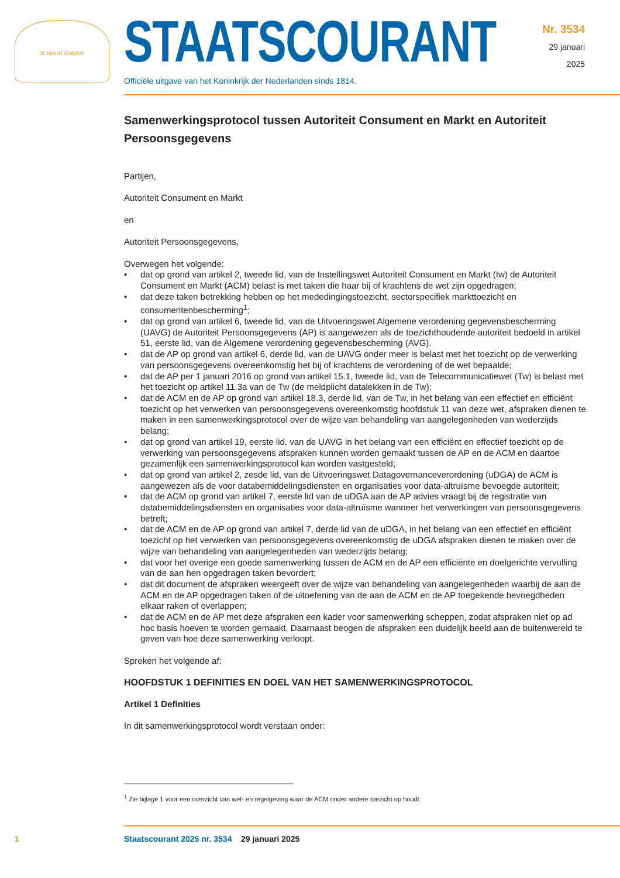JE MAINTIENDRAI STAATSCOURANT
Officiële uitgave van het Koninkrijk der Nederlanden sinds 1814.
Nr. 3534
29 januari
2025
Samenwerkingsprotocol tussen Autoriteit Consument en Markt en Autoriteit Persoonsgegevens
Partijen,
Autoriteit Consument en Markt
en
Autoriteit Persoonsgegevens,
Overwegen het volgende:
• dat op grond van artikel 2, tweede lid, van de Instellingswet Autoriteit Consument en Markt (Iw) de Autoriteit Consument en Markt (ACM) belast is met taken die haar bij of krachtens de wet zijn opgedragen;
• dat deze taken betrekking hebben op het mededingingstoezicht, sectorspecifiek markttoezicht en consumentenbescherming<sup>1</sup>;
• dat op grond van artikel 6, tweede lid, van de Uitvoeringswet Algemene verordening gegevensbe­scherming (UAVG) de Autoriteit Persoonsgegevens (AP) is aangewezen als de toezichthoudende autoriteit bedoeld in artikel 51, eerste lid, van de Algemene verordening gegevensbescherming (AVG).
• dat de AP op grond van artikel 6, derde lid, van de UAVG onder meer is belast met het toezicht op de verwerking van persoonsgegevens overeenkomstig het bij of krachtens de verordening of de wet bepaalde;
• dat de AP per 1 januari 2016 op grond van artikel 15.1, tweede lid, van de Telecommunicatiewet (Tw) is belast met het toezicht op artikel 11.3a van de Tw (de meldplicht datalekken in de Tw);
• dat de ACM en de AP op grond van artikel 18.3, derde lid, van de Tw, in het belang van een effectief en efficiënt toezicht op het verwerken van persoonsgegevens overeenkomstig hoofdstuk 11 van deze wet, afspraken dienen te maken in een samenwerkingsprotocol over de wijze van behandeling van aangelegenheden van wederzijds belang;
• dat op grond van artikel 19, eerste lid, van de UAVG in het belang van een efficiënt en effectief toezicht op de verwerking van persoonsgegevens afspraken kunnen worden gemaakt tussen de AP en de ACM en daartoe gezamenlijk een samenwerkingsprotocol kan worden vastgesteld;
• dat op grond van artikel 2, zesde lid, van de Uitvoeringswet Datagovernanceverordening (uDGA) de ACM is aangewezen als de voor databemiddelingsdiensten en organisaties voor data-altruïsme bevoegde autoriteit;
• dat de ACM op grond van artikel 7, eerste lid van de uDGA aan de AP advies vraagt bij de registratie van databemiddelingsdiensten en organisaties voor data-altruïsme wanneer het verwerkingen van persoonsgegevens betreft;
• dat de ACM en de AP op grond van artikel 7, derde lid van de uDGA, in het belang van een effectief en efficiënt toezicht op het verwerken van persoonsgegevens overeenkomstig de uDGA afspraken dienen te maken over de wijze van behandeling van aangelegenheden van wederzijds belang;
• dat voor het overige een goede samenwerking tussen de ACM en de AP een efficiënte en doelgerichte vervulling van de aan hen opgedragen taken bevordert;
• dat dit document de afspraken weergeeft over de wijze van behandeling van aangelegenheden waarbij de aan de ACM en de AP opgedragen taken of de uitoefening van de aan de ACM en de AP toegekende bevoegdheden elkaar raken of overlappen;
• dat de ACM en de AP met deze afspraken een kader voor samenwerking scheppen, zodat afspraken niet op ad hoc basis hoeven te worden gemaakt. Daarnaast beogen de afspraken een duidelijk beeld aan de buitenwereld te geven van hoe deze samenwerking verloopt.
Spreken het volgende af:
HOOFDSTUK 1 DEFINITIES EN DOEL VAN HET SAMENWERKINGSPROTOCOL
Artikel 1 Definities
In dit samenwerkingsprotocol wordt verstaan onder:
<sup>1</sup> Zie bijlage 1 voor een overzicht van wet- en regelgeving waar de ACM onder andere toezicht op houdt.
1 Staatscourant 2025 nr. 3534 29 januari 2025